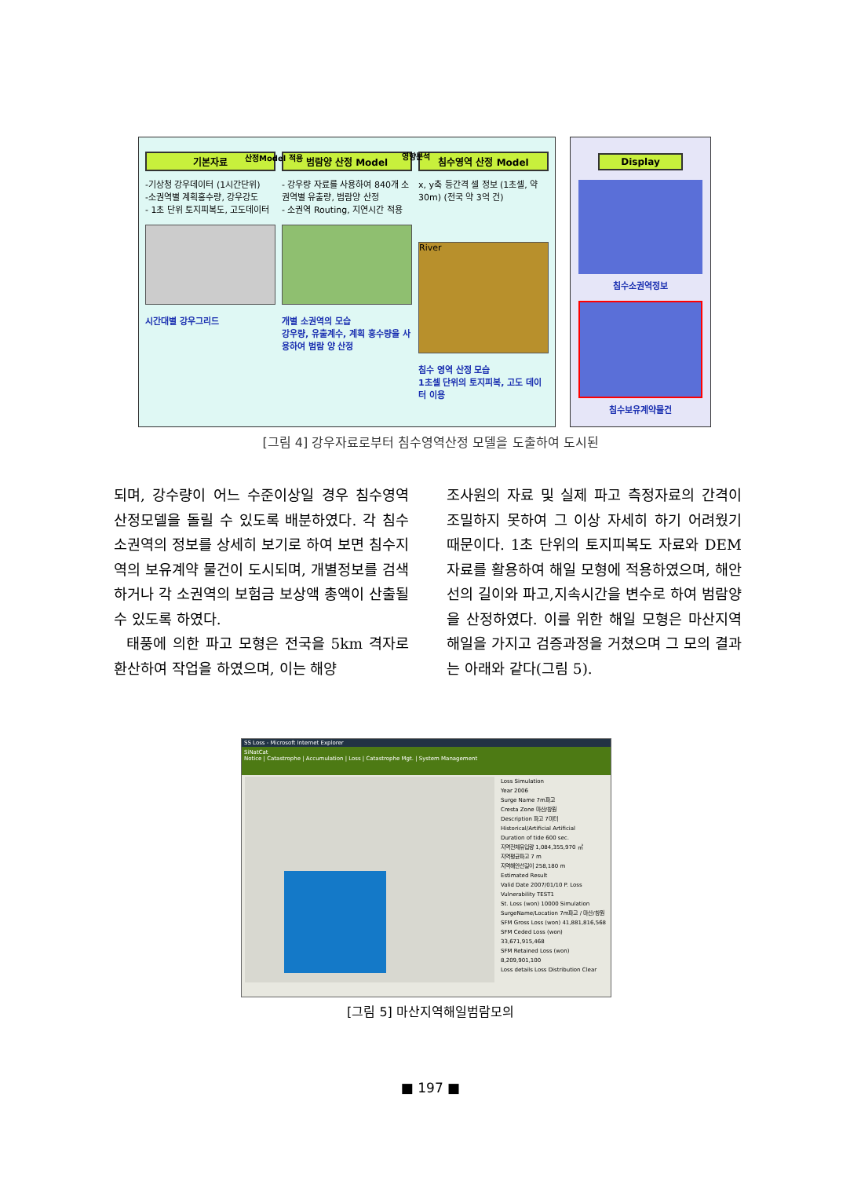기본자료
-기상청 강우데이터 (1시간단위)
-소권역별 계획홍수량, 강우강도
- 1초 단위 토지피복도, 고도데이터
시간대별 강우그리드
범람양 산정 Model
- 강우량 자료를 사용하여 840개 소권역별 유출량, 범람양 산정
- 소권역 Routing, 지연시간 적용
개별 소권역의 모습
강우량, 유출계수, 계획 홍수량을 사용하여 범람 양 산정
침수영역 산정 Model
x, y축 등간격 셀 정보 (1초셀, 약 30m) (전국 약 3억 건)
River
침수 영역 산정 모습
1초셀 단위의 토지피복, 고도 데이터 이용
산정Model 적용 영향분석
Display
침수소권역정보
침수보유계약물건
[그림 4] 강우자료로부터 침수영역산정 모델을 도출하여 도시된
되며, 강수량이 어느 수준이상일 경우 침수영역 산정모델을 돌릴 수 있도록 배분하였다. 각 침수소권역의 정보를 상세히 보기로 하여 보면 침수지역의 보유계약 물건이 도시되며, 개별정보를 검색하거나 각 소권역의 보험금 보상액 총액이 산출될 수 있도록 하였다.
태풍에 의한 파고 모형은 전국을 5km 격자로 환산하여 작업을 하였으며, 이는 해양
조사원의 자료 및 실제 파고 측정자료의 간격이 조밀하지 못하여 그 이상 자세히 하기 어려웠기 때문이다. 1초 단위의 토지피복도 자료와 DEM 자료를 활용하여 해일 모형에 적용하였으며, 해안선의 길이와 파고,지속시간을 변수로 하여 범람양을 산정하였다. 이를 위한 해일 모형은 마산지역 해일을 가지고 검증과정을 거쳤으며 그 모의 결과는 아래와 같다(그림 5).
SS Loss - Microsoft Internet Explorer
SiNatCat
Notice | Catastrophe | Accumulation | Loss | Catastrophe Mgt. | System Management
Loss Simulation
Year 2006
Surge Name 7m파고
Cresta Zone 마산/창원
Description 파고 7미터
Historical/Artificial Artificial
Duration of tide 600 sec.
지역전체유입량 1,084,355,970 ㎥
지역평균파고 7 m
지역해안선길이 258,180 m
Estimated Result
Valid Date 2007/01/10 P. Loss
Vulnerability TEST1
St. Loss (won) 10000 Simulation
SurgeName/Location 7m파고 / 마산/창원
SFM Gross Loss (won) 41,881,816,568
SFM Ceded Loss (won) 33,671,915,468
SFM Retained Loss (won) 8,209,901,100
Loss details Loss Distribution Clear
[그림 5] 마산지역해일범람모의
■ 197 ■